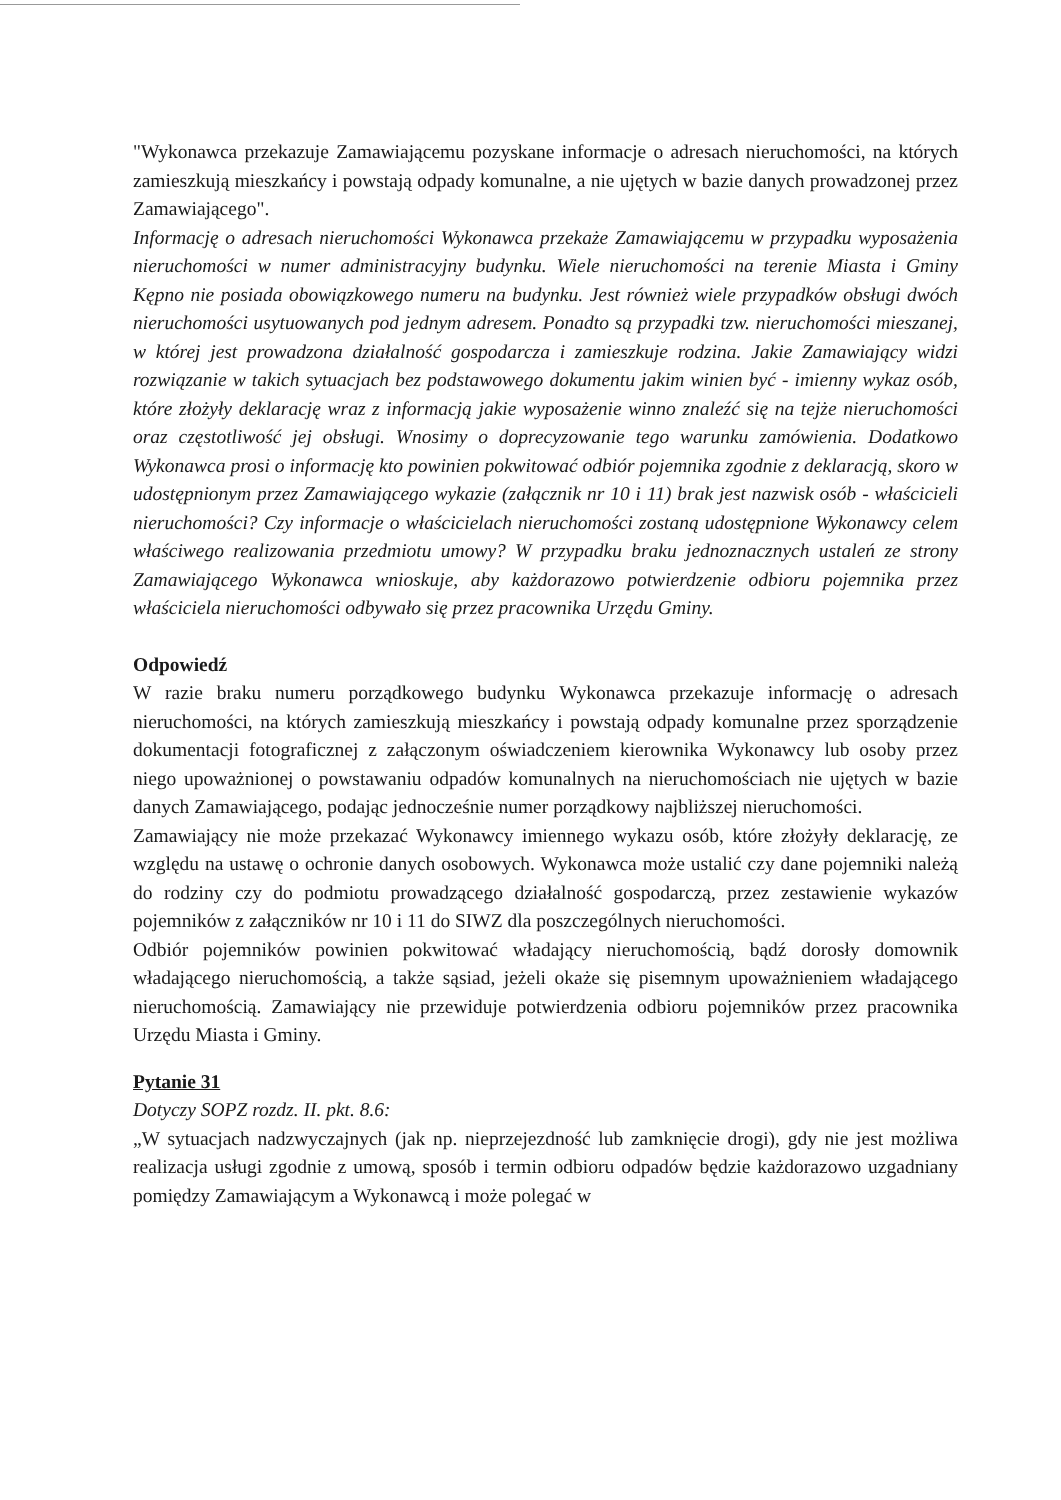"Wykonawca przekazuje Zamawiającemu pozyskane informacje o adresach nieruchomości, na których zamieszkują mieszkańcy i powstają odpady komunalne, a nie ujętych w bazie danych prowadzonej przez Zamawiającego".
Informację o adresach nieruchomości Wykonawca przekaże Zamawiającemu w przypadku wyposażenia nieruchomości w numer administracyjny budynku. Wiele nieruchomości na terenie Miasta i Gminy Kępno nie posiada obowiązkowego numeru na budynku. Jest również wiele przypadków obsługi dwóch nieruchomości usytuowanych pod jednym adresem. Ponadto są przypadki tzw. nieruchomości mieszanej, w której jest prowadzona działalność gospodarcza i zamieszkuje rodzina. Jakie Zamawiający widzi rozwiązanie w takich sytuacjach bez podstawowego dokumentu jakim winien być - imienny wykaz osób, które złożyły deklarację wraz z informacją jakie wyposażenie winno znaleźć się na tejże nieruchomości oraz częstotliwość jej obsługi. Wnosimy o doprecyzowanie tego warunku zamówienia. Dodatkowo Wykonawca prosi o informację kto powinien pokwitować odbiór pojemnika zgodnie z deklaracją, skoro w udostępnionym przez Zamawiającego wykazie (załącznik nr 10 i 11) brak jest nazwisk osób - właścicieli nieruchomości? Czy informacje o właścicielach nieruchomości zostaną udostępnione Wykonawcy celem właściwego realizowania przedmiotu umowy? W przypadku braku jednoznacznych ustaleń ze strony Zamawiającego Wykonawca wnioskuje, aby każdorazowo potwierdzenie odbioru pojemnika przez właściciela nieruchomości odbywało się przez pracownika Urzędu Gminy.
Odpowiedź
W razie braku numeru porządkowego budynku Wykonawca przekazuje informację o adresach nieruchomości, na których zamieszkują mieszkańcy i powstają odpady komunalne przez sporządzenie dokumentacji fotograficznej z załączonym oświadczeniem kierownika Wykonawcy lub osoby przez niego upoważnionej o powstawaniu odpadów komunalnych na nieruchomościach nie ujętych w bazie danych Zamawiającego, podając jednocześnie numer porządkowy najbliższej nieruchomości.
Zamawiający nie może przekazać Wykonawcy imiennego wykazu osób, które złożyły deklarację, ze względu na ustawę o ochronie danych osobowych. Wykonawca może ustalić czy dane pojemniki należą do rodziny czy do podmiotu prowadzącego działalność gospodarczą, przez zestawienie wykazów pojemników z załączników nr 10 i 11 do SIWZ dla poszczególnych nieruchomości.
Odbiór pojemników powinien pokwitować władający nieruchomością, bądź dorosły domownik władającego nieruchomością, a także sąsiad, jeżeli okaże się pisemnym upoważnieniem władającego nieruchomością. Zamawiający nie przewiduje potwierdzenia odbioru pojemników przez pracownika Urzędu Miasta i Gminy.
Pytanie 31
Dotyczy SOPZ rozdz. II. pkt. 8.6:
„W sytuacjach nadzwyczajnych (jak np. nieprzejezdność lub zamknięcie drogi), gdy nie jest możliwa realizacja usługi zgodnie z umową, sposób i termin odbioru odpadów będzie każdorazowo uzgadniany pomiędzy Zamawiającym a Wykonawcą i może polegać w